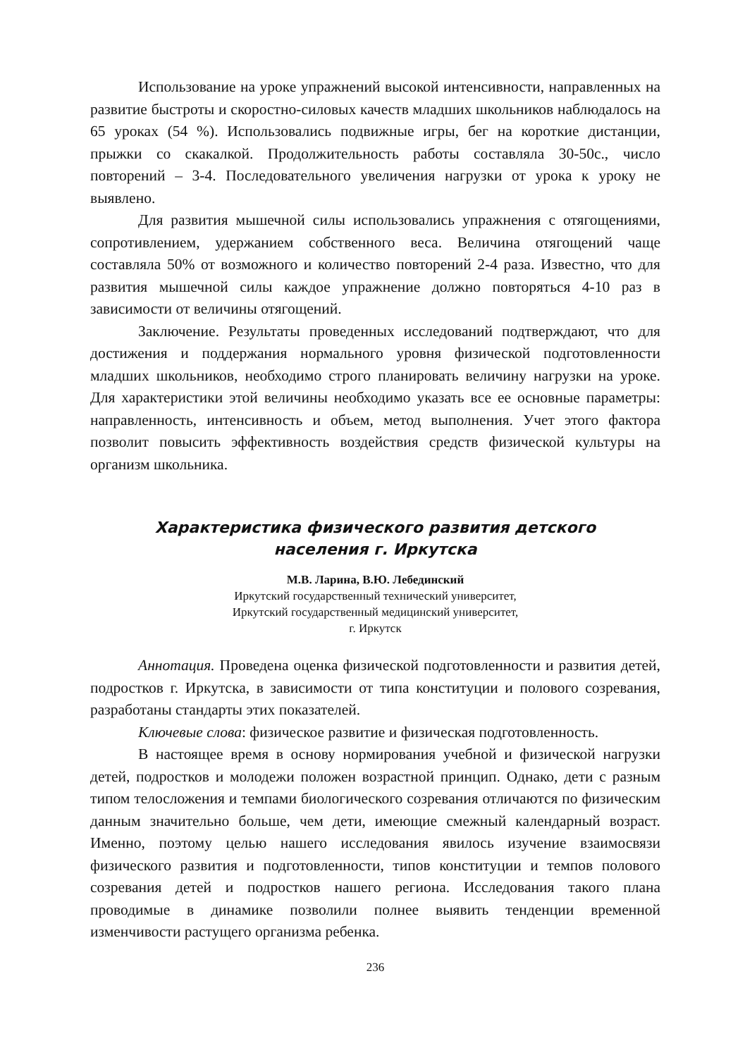Использование на уроке упражнений высокой интенсивности, направленных на развитие быстроты и скоростно-силовых качеств младших школьников наблюдалось на 65 уроках (54 %). Использовались подвижные игры, бег на короткие дистанции, прыжки со скакалкой. Продолжительность работы составляла 30-50с., число повторений – 3-4. Последовательного увеличения нагрузки от урока к уроку не выявлено.
Для развития мышечной силы использовались упражнения с отягощениями, сопротивлением, удержанием собственного веса. Величина отягощений чаще составляла 50% от возможного и количество повторений 2-4 раза. Известно, что для развития мышечной силы каждое упражнение должно повторяться 4-10 раз в зависимости от величины отягощений.
Заключение. Результаты проведенных исследований подтверждают, что для достижения и поддержания нормального уровня физической подготовленности младших школьников, необходимо строго планировать величину нагрузки на уроке. Для характеристики этой величины необходимо указать все ее основные параметры: направленность, интенсивность и объем, метод выполнения. Учет этого фактора позволит повысить эффективность воздействия средств физической культуры на организм школьника.
Характеристика физического развития детского
населения г. Иркутска
М.В. Ларина, В.Ю. Лебединский
Иркутский государственный технический университет,
Иркутский государственный медицинский университет,
г. Иркутск
Аннотация. Проведена оценка физической подготовленности и развития детей, подростков г. Иркутска, в зависимости от типа конституции и полового созревания, разработаны стандарты этих показателей.
Ключевые слова: физическое развитие и физическая подготовленность.
В настоящее время в основу нормирования учебной и физической нагрузки детей, подростков и молодежи положен возрастной принцип. Однако, дети с разным типом телосложения и темпами биологического созревания отличаются по физическим данным значительно больше, чем дети, имеющие смежный календарный возраст. Именно, поэтому целью нашего исследования явилось изучение взаимосвязи физического развития и подготовленности, типов конституции и темпов полового созревания детей и подростков нашего региона. Исследования такого плана проводимые в динамике позволили полнее выявить тенденции временной изменчивости растущего организма ребенка.
236